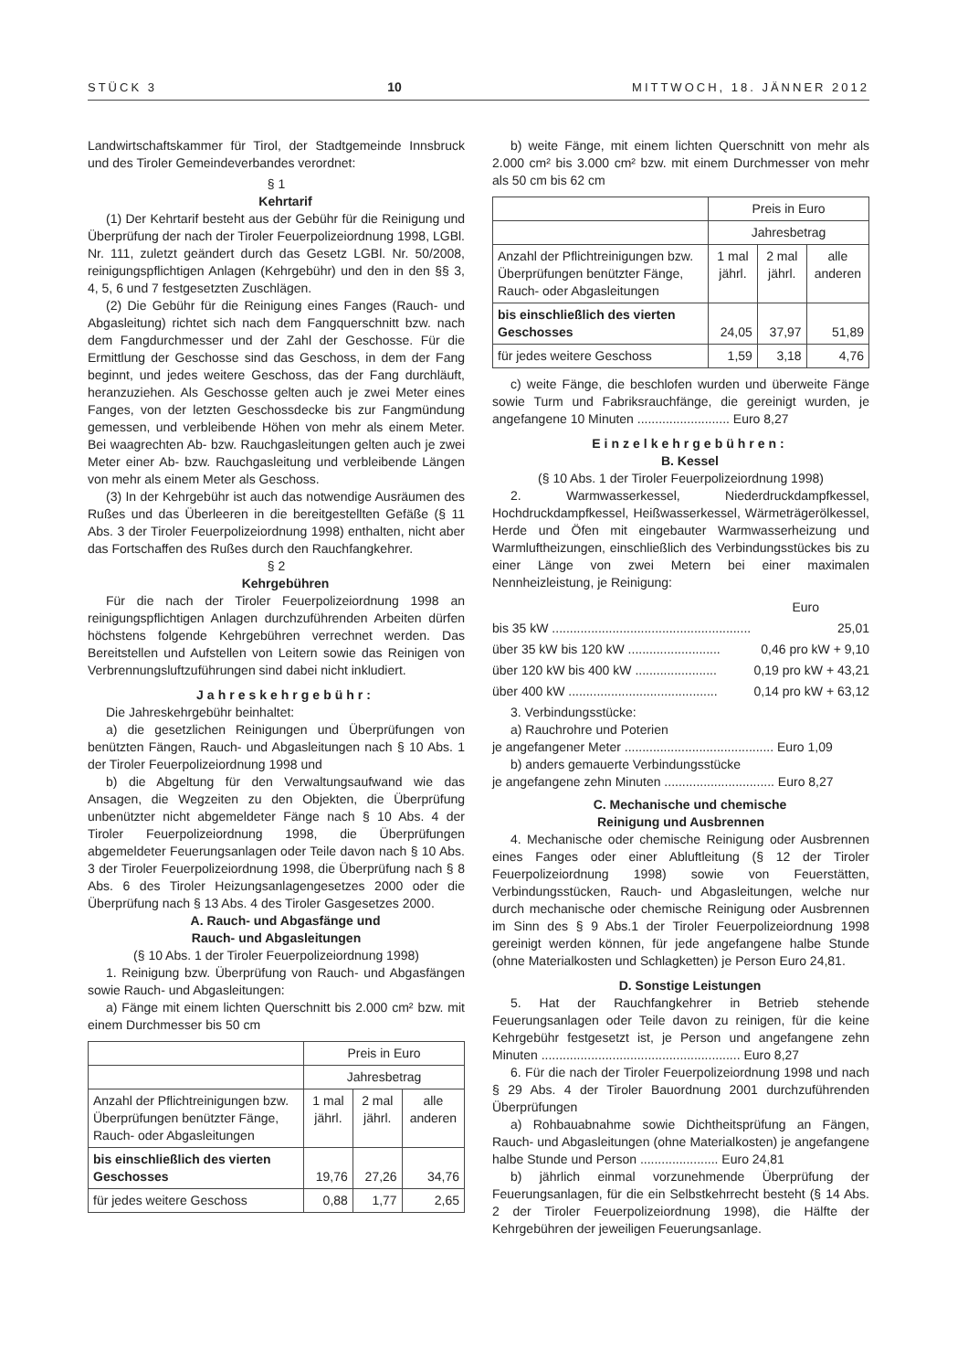STÜCK 3 10 MITTWOCH, 18. JÄNNER 2012
Landwirtschaftskammer für Tirol, der Stadtgemeinde Innsbruck und des Tiroler Gemeindeverbandes verordnet:
§ 1
Kehrtarif
(1) Der Kehrtarif besteht aus der Gebühr für die Reinigung und Überprüfung der nach der Tiroler Feuerpolizeiordnung 1998, LGBl. Nr. 111, zuletzt geändert durch das Gesetz LGBl. Nr. 50/2008, reinigungspflichtigen Anlagen (Kehrgebühr) und den in den §§ 3, 4, 5, 6 und 7 festgesetzten Zuschlägen.
(2) Die Gebühr für die Reinigung eines Fanges (Rauch- und Abgasleitung) richtet sich nach dem Fangquerschnitt bzw. nach dem Fangdurchmesser und der Zahl der Geschosse. Für die Ermittlung der Geschosse sind das Geschoss, in dem der Fang beginnt, und jedes weitere Geschoss, das der Fang durchläuft, heranzuziehen. Als Geschosse gelten auch je zwei Meter eines Fanges, von der letzten Geschossdecke bis zur Fangmündung gemessen, und verbleibende Höhen von mehr als einem Meter. Bei waagrechten Ab- bzw. Rauchgasleitungen gelten auch je zwei Meter einer Ab- bzw. Rauchgasleitung und verbleibende Längen von mehr als einem Meter als Geschoss.
(3) In der Kehrgebühr ist auch das notwendige Ausräumen des Rußes und das Überleeren in die bereitgestellten Gefäße (§ 11 Abs. 3 der Tiroler Feuerpolizeiordnung 1998) enthalten, nicht aber das Fortschaffen des Rußes durch den Rauchfangkehrer.
§ 2
Kehrgebühren
Für die nach der Tiroler Feuerpolizeiordnung 1998 an reinigungspflichtigen Anlagen durchzuführenden Arbeiten dürfen höchstens folgende Kehrgebühren verrechnet werden. Das Bereitstellen und Aufstellen von Leitern sowie das Reinigen von Verbrennungsluftzuführungen sind dabei nicht inkludiert.
Jahreskehrgebühr:
Die Jahreskehrgebühr beinhaltet:
a) die gesetzlichen Reinigungen und Überprüfungen von benützten Fängen, Rauch- und Abgasleitungen nach § 10 Abs. 1 der Tiroler Feuerpolizeiordnung 1998 und
b) die Abgeltung für den Verwaltungsaufwand wie das Ansagen, die Wegzeiten zu den Objekten, die Überprüfung unbenützter nicht abgemeldeter Fänge nach § 10 Abs. 4 der Tiroler Feuerpolizeiordnung 1998, die Überprüfungen abgemeldeter Feuerungsanlagen oder Teile davon nach § 10 Abs. 3 der Tiroler Feuerpolizeiordnung 1998, die Überprüfung nach § 8 Abs. 6 des Tiroler Heizungsanlagengesetzes 2000 oder die Überprüfung nach § 13 Abs. 4 des Tiroler Gasgesetzes 2000.
A. Rauch- und Abgasfänge und
Rauch- und Abgasleitungen
(§ 10 Abs. 1 der Tiroler Feuerpolizeiordnung 1998)
1. Reinigung bzw. Überprüfung von Rauch- und Abgasfängen sowie Rauch- und Abgasleitungen:
a) Fänge mit einem lichten Querschnitt bis 2.000 cm² bzw. mit einem Durchmesser bis 50 cm
| | Preis in Euro | | |
| | Jahresbetrag | | |
| Anzahl der Pflichtreinigungen bzw. Überprüfungen benützter Fänge, Rauch- oder Abgasleitungen | 1 mal jährl. | 2 mal jährl. | alle anderen |
| bis einschließlich des vierten Geschosses | 19,76 | 27,26 | 34,76 |
| für jedes weitere Geschoss | 0,88 | 1,77 | 2,65 |
b) weite Fänge, mit einem lichten Querschnitt von mehr als 2.000 cm² bis 3.000 cm² bzw. mit einem Durchmesser von mehr als 50 cm bis 62 cm
| | Preis in Euro | | |
| | Jahresbetrag | | |
| Anzahl der Pflichtreinigungen bzw. Überprüfungen benützter Fänge, Rauch- oder Abgasleitungen | 1 mal jährl. | 2 mal jährl. | alle anderen |
| bis einschließlich des vierten Geschosses | 24,05 | 37,97 | 51,89 |
| für jedes weitere Geschoss | 1,59 | 3,18 | 4,76 |
c) weite Fänge, die beschlofen wurden und überweite Fänge sowie Turm und Fabriksrauchfänge, die gereinigt wurden, je angefangene 10 Minuten .......................... Euro 8,27
Einzelkehrgebühren:
B. Kessel
(§ 10 Abs. 1 der Tiroler Feuerpolizeiordnung 1998)
2. Warmwasserkessel, Niederdruckdampfkessel, Hochdruckdampfkessel, Heißwasserkessel, Wärmeträgerölkessel, Herde und Öfen mit eingebauter Warmwasserheizung und Warmluftheizungen, einschließlich des Verbindungsstückes bis zu einer Länge von zwei Metern bei einer maximalen Nennheizleistung, je Reinigung:
Euro
bis 35 kW ........................................................ 25,01
über 35 kW bis 120 kW .......................... 0,46 pro kW + 9,10
über 120 kW bis 400 kW ....................... 0,19 pro kW + 43,21
über 400 kW .......................................... 0,14 pro kW + 63,12
3. Verbindungsstücke:
a) Rauchrohre und Poterien
je angefangener Meter .......................................... Euro 1,09
b) anders gemauerte Verbindungsstücke
je angefangene zehn Minuten ............................... Euro 8,27
C. Mechanische und chemische
Reinigung und Ausbrennen
4. Mechanische oder chemische Reinigung oder Ausbrennen eines Fanges oder einer Abluftleitung (§ 12 der Tiroler Feuerpolizeiordnung 1998) sowie von Feuerstätten, Verbindungsstücken, Rauch- und Abgasleitungen, welche nur durch mechanische oder chemische Reinigung oder Ausbrennen im Sinn des § 9 Abs.1 der Tiroler Feuerpolizeiordnung 1998 gereinigt werden können, für jede angefangene halbe Stunde (ohne Materialkosten und Schlagketten) je Person Euro 24,81.
D. Sonstige Leistungen
5. Hat der Rauchfangkehrer in Betrieb stehende Feuerungsanlagen oder Teile davon zu reinigen, für die keine Kehrgebühr festgesetzt ist, je Person und angefangene zehn Minuten ........................................................ Euro 8,27
6. Für die nach der Tiroler Feuerpolizeiordnung 1998 und nach § 29 Abs. 4 der Tiroler Bauordnung 2001 durchzuführenden Überprüfungen
a) Rohbauabnahme sowie Dichtheitsprüfung an Fängen, Rauch- und Abgasleitungen (ohne Materialkosten) je angefangene halbe Stunde und Person ...................... Euro 24,81
b) jährlich einmal vorzunehmende Überprüfung der Feuerungsanlagen, für die ein Selbstkehrrecht besteht (§ 14 Abs. 2 der Tiroler Feuerpolizeiordnung 1998), die Hälfte der Kehrgebühren der jeweiligen Feuerungsanlage.